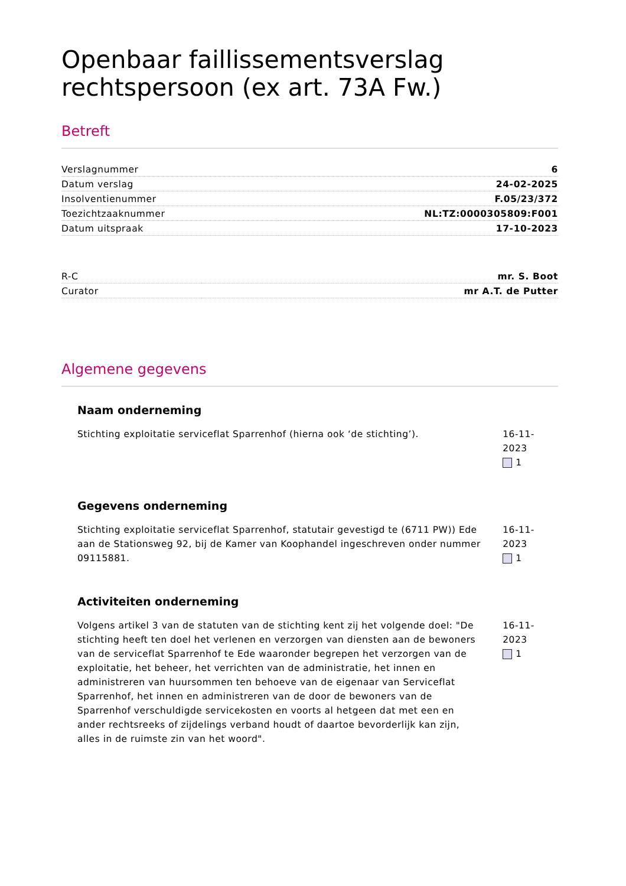Openbaar faillissementsverslag
rechtspersoon (ex art. 73A Fw.)
Betreft
| Verslagnummer | 6 |
| Datum verslag | 24-02-2025 |
| Insolventienummer | F.05/23/372 |
| Toezichtzaaknummer | NL:TZ:0000305809:F001 |
| Datum uitspraak | 17-10-2023 |
| R-C | mr. S. Boot |
| Curator | mr A.T. de Putter |
Algemene gegevens
Naam onderneming
Stichting exploitatie serviceflat Sparrenhof (hierna ook ‘de stichting’).
16-11-2023
1
Gegevens onderneming
Stichting exploitatie serviceflat Sparrenhof, statutair gevestigd te (6711 PW)) Ede aan de Stationsweg 92, bij de Kamer van Koophandel ingeschreven onder nummer 09115881.
16-11-2023
1
Activiteiten onderneming
Volgens artikel 3 van de statuten van de stichting kent zij het volgende doel: "De stichting heeft ten doel het verlenen en verzorgen van diensten aan de bewoners van de serviceflat Sparrenhof te Ede waaronder begrepen het verzorgen van de exploitatie, het beheer, het verrichten van de administratie, het innen en administreren van huursommen ten behoeve van de eigenaar van Serviceflat Sparrenhof, het innen en administreren van de door de bewoners van de Sparrenhof verschuldigde servicekosten en voorts al hetgeen dat met een en ander rechtsreeks of zijdelings verband houdt of daartoe bevorderlijk kan zijn, alles in de ruimste zin van het woord".
16-11-2023
1